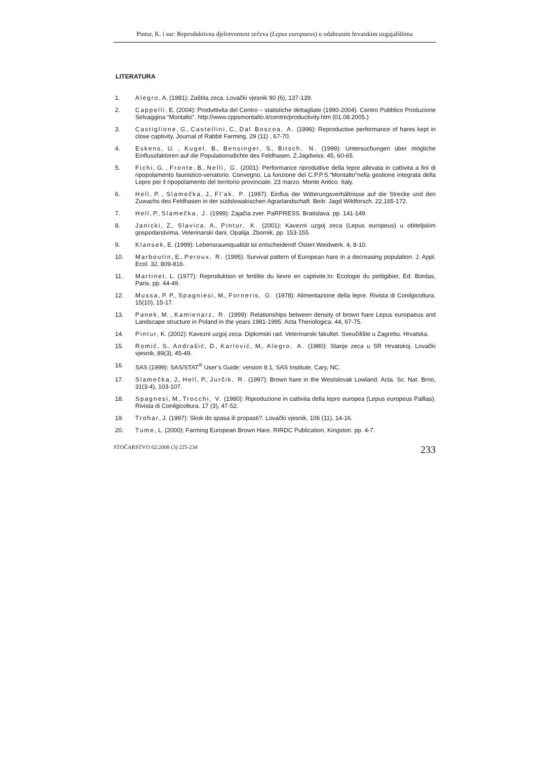Pintur, K. i sur: Reproduktivna djelotvornost zečeva (Lepus europaeus) u odabranim hrvatskim uzgajalištima
LITERATURA
1. Alegro, A. (1981): Zaštita zeca. Lovački vjesnik 90 (6), 137-139.
2. Cappelli, E. (2004): Produttivita del Centro – statistiche dettagliate (1990-2004). Centro Pubblico Produzione Selvaggina “Montalto”. http://www.cppsmontalto.it/centre/productivity.htm (01.08.2005.)
3. Castiglione, G., Castellini, C., Dal Boscoa, A. (1996): Reproductive performance of hares kept in close captivity. Journal of Rabbit Farming. 29 (11) , 67-70.
4. Eskens, U. , Kugel, B., Bensinger, S., Bitsch, N. (1999): Untersuchungen über mögliche Einflussfaktoren auf die Populationsdichte des Feldhasen. Z.Jagdwiss. 45, 60-65.
5. Fichi, G. , Fronte, B., Nelli, G. (2001): Performance riproduttive della lepre allevata in cattivita a fini di ripopolamento faunistico-venatorio. Convegno, La funzione del C.P.P.S.“Montalto”nella gestione integrata della Lepre per il ripopolamento del territorio provinciale. 23 marzo. Monte Antico. Italy.
6. Hell, P. , Slamečka, J., Fl'ak, P. (1997): Einflus der Witterungsverhältnisse auf die Strecke und den Zuwachs des Feldhasen in der südslowakischen Agrarlandschaft. Beitr. Jagd Wildforsch. 22,165-172.
7. Hell, P., Slamečka, J. (1999): Zajačia zver. PaRPRESS. Bratislava. pp. 141-149.
8. Janicki, Z., Slavica, A., Pintur, K. (2001): Kavezni uzgoj zeca (Lepus europeus) u obiteljskim gospodarstvima. Veterinarski dani, Opatija. Zbornik, pp. 153-155.
9. Klansek, E. (1999): Lebensraumqualität ist entscheidend! Österr.Weidwerk. 4, 8-10.
10. Marboutin, E., Peroux, R. (1995): Survival pattern of European hare in a decreasing population. J. Appl. Ecol. 32, 809-816.
11. Martinet, L. (1977): Reproduktion et fertilite du lievre en captivite.In: Ecologie du petitgibier, Ed. Bordas, Paris. pp. 44-49.
12. Mussa, P. P., Spagniesi, M., Forneris, G. (1978): Alimentazione della lepre. Rivista di Conilgicoltura. 15(10), 15-17.
13. Panek, M. , Kamienarz, R. (1999): Relationships between density of brown hare Lepus europaeus and Landscape structure in Poland in the years 1981-1995. Acta Theriologica. 44, 67-75.
14. Pintur, K. (2002): Kavezni uzgoj zeca. Diplomski rad. Veterinarski fakultet. Sveučilište u Zagrebu. Hrvatska.
15. Romić, S., Andrašić, D., Karlović, M., Alegro, A. (1980): Stanje zeca u SR Hrvatskoj. Lovački vjesnik, 89(3), 45-49.
16. SAS (1999): SAS/STAT<sup>®</sup> User’s Guide: version 8.1, SAS Institute, Cary, NC.
17. Slamečka, J., Hell, P., Jurčik, R. (1997): Brown hare in the Westslovak Lowland. Acta. Sc. Nat. Brno, 31(3-4), 103-107.
18. Spagnesi, M., Trocchi, V. (1980): Riproduzione in cattivita della lepre europea (Lepus europeus Palllas). Rivista di Conilgicoltura. 17 (3), 47-52.
19. Trohar, J. (1997): Skok do spasa ili propasti?. Lovački vjesnik, 106 (11), 14-16.
20. Tume, L. (2000): Farming European Brown Hare. RIRDC Publication, Kingston. pp. 4-7.
STOČARSTVO 62:2008 (3) 225-234 233